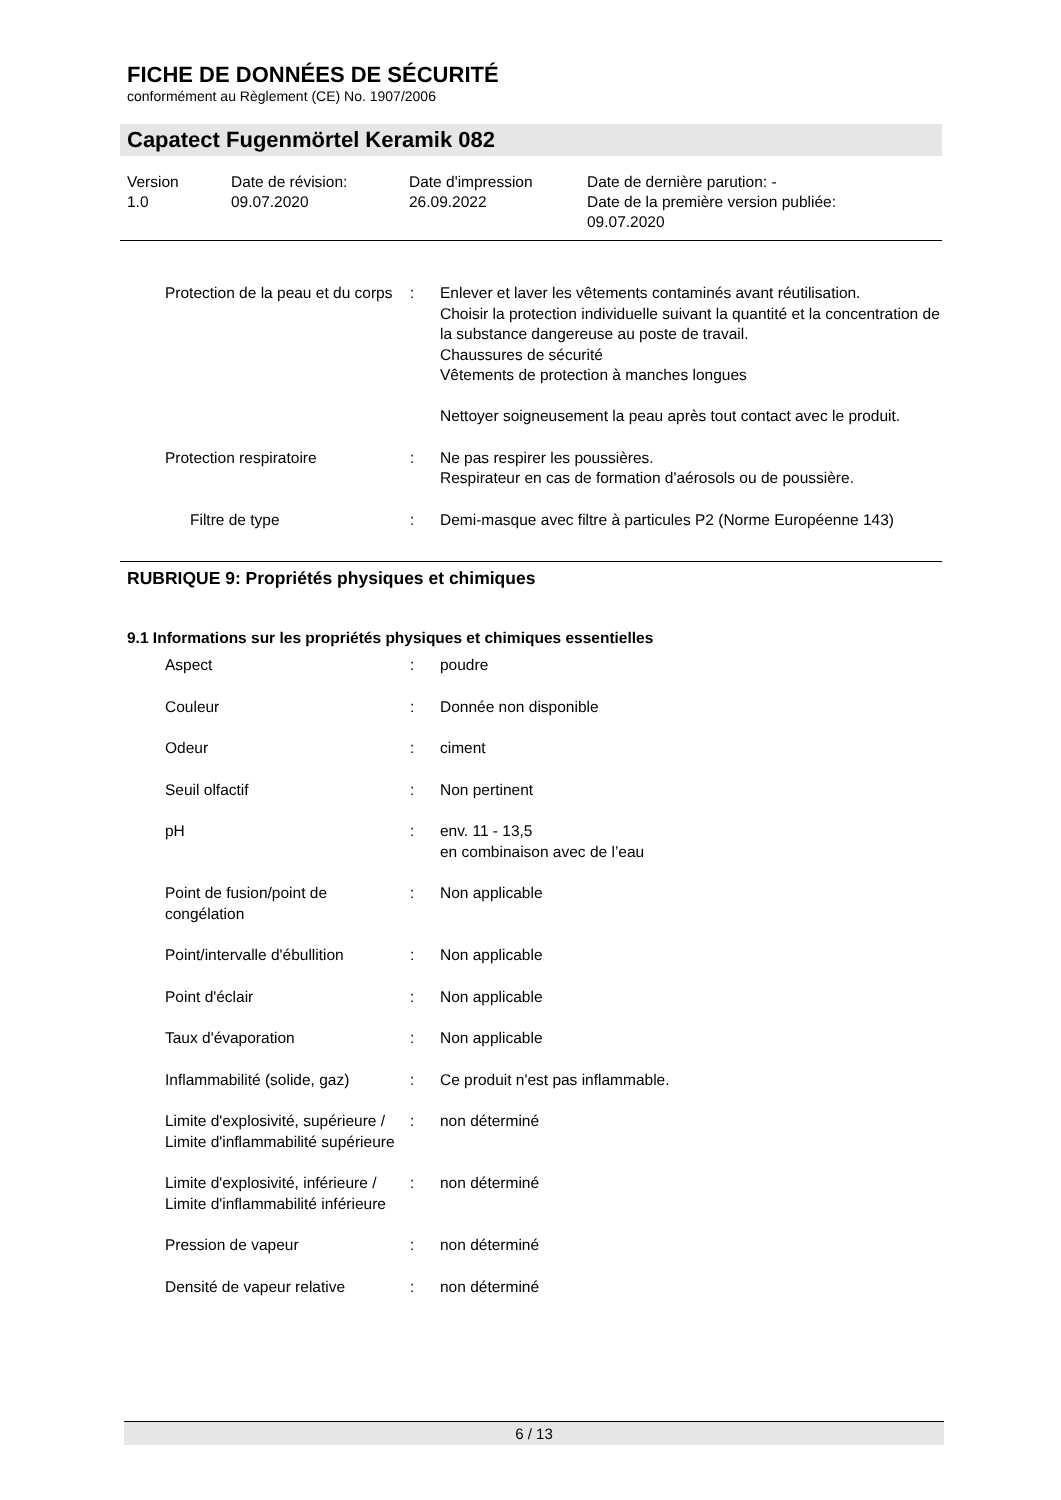FICHE DE DONNÉES DE SÉCURITÉ
conformément au Règlement (CE) No. 1907/2006
Capatect Fugenmörtel Keramik 082
Version
1.0
Date de révision:
09.07.2020
Date d'impression
26.09.2022
Date de dernière parution: -
Date de la première version publiée:
09.07.2020
| Protection de la peau et du corps | : | Enlever et laver les vêtements contaminés avant réutilisation. Choisir la protection individuelle suivant la quantité et la concentration de la substance dangereuse au poste de travail. Chaussures de sécurité Vêtements de protection à manches longues Nettoyer soigneusement la peau après tout contact avec le produit. |
| Protection respiratoire | : | Ne pas respirer les poussières. Respirateur en cas de formation d'aérosols ou de poussière. |
| Filtre de type | : | Demi-masque avec filtre à particules P2 (Norme Européenne 143) |
RUBRIQUE 9: Propriétés physiques et chimiques
9.1 Informations sur les propriétés physiques et chimiques essentielles
| Aspect | : | poudre |
| Couleur | : | Donnée non disponible |
| Odeur | : | ciment |
| Seuil olfactif | : | Non pertinent |
| pH | : | env. 11 - 13,5 en combinaison avec de l’eau |
| Point de fusion/point de congélation | : | Non applicable |
| Point/intervalle d'ébullition | : | Non applicable |
| Point d'éclair | : | Non applicable |
| Taux d'évaporation | : | Non applicable |
| Inflammabilité (solide, gaz) | : | Ce produit n'est pas inflammable. |
| Limite d'explosivité, supérieure / Limite d'inflammabilité supérieure | : | non déterminé |
| Limite d'explosivité, inférieure / Limite d'inflammabilité inférieure | : | non déterminé |
| Pression de vapeur | : | non déterminé |
| Densité de vapeur relative | : | non déterminé |
6 / 13